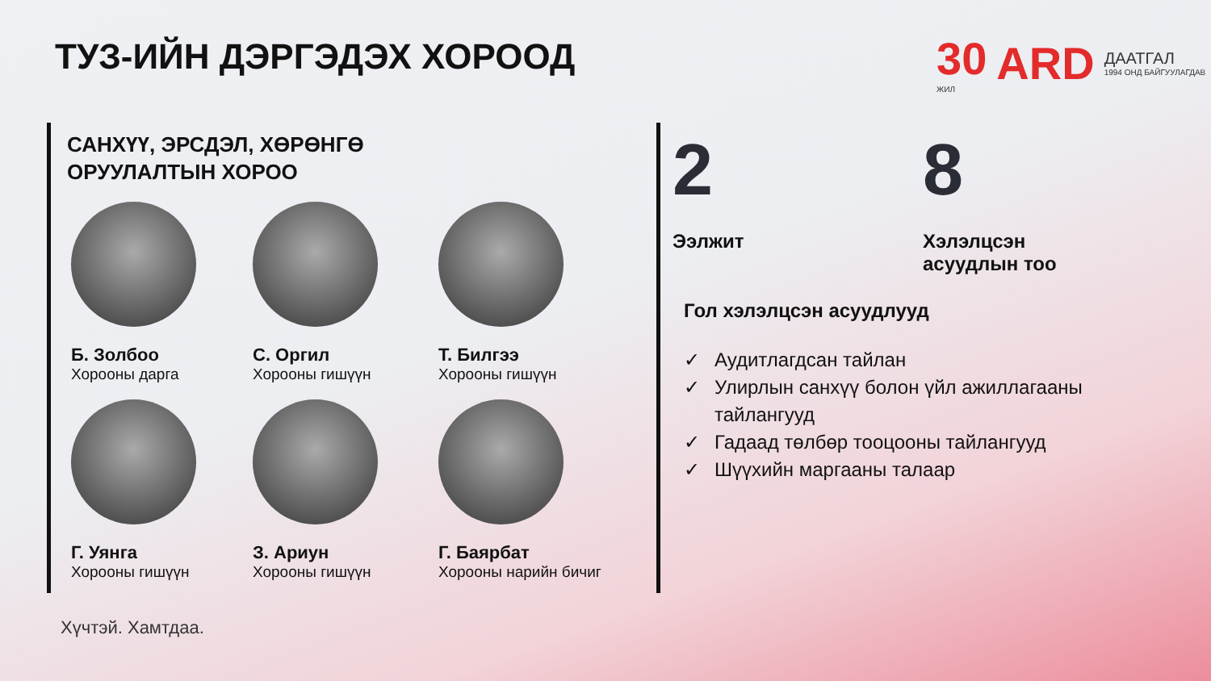ТУЗ-ИЙН ДЭРГЭДЭХ ХОРООД
30
ЖИЛ
ARD
ДААТГАЛ
1994 ОНД БАЙГУУЛАГДАВ
САНХҮҮ, ЭРСДЭЛ, ХӨРӨНГӨ
ОРУУЛАЛТЫН ХОРОО
Б. Золбоо
Хорооны дарга
С. Оргил
Хорооны гишүүн
Т. Билгээ
Хорооны гишүүн
Г. Уянга
Хорооны гишүүн
З. Ариун
Хорооны гишүүн
Г. Баярбат
Хорооны нарийн бичиг
2
Ээлжит
8
Хэлэлцсэн
асуудлын тоо
Гол хэлэлцсэн асуудлууд
✓ Аудитлагдсан тайлан
✓ Улирлын санхүү болон үйл ажиллагааны тайлангууд
✓ Гадаад төлбөр тооцооны тайлангууд
✓ Шүүхийн маргааны талаар
Хүчтэй. Хамтдаа.